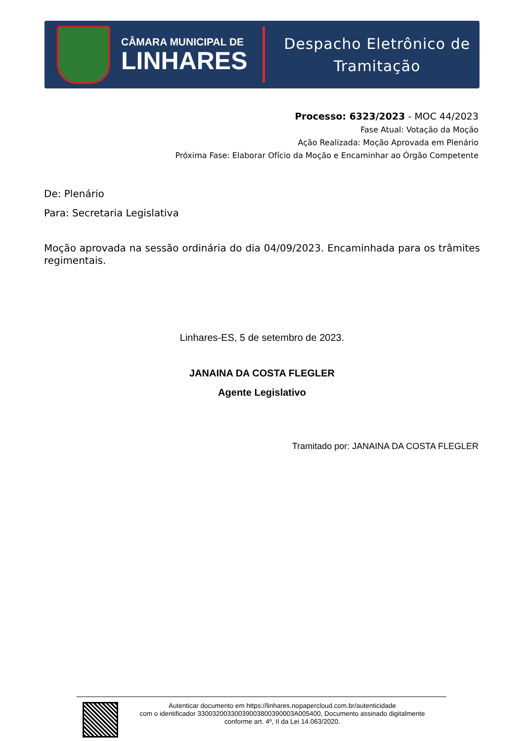CÂMARA MUNICIPAL DE
LINHARES
Despacho Eletrônico de
Tramitação
Processo: 6323/2023 - MOC 44/2023
Fase Atual: Votação da Moção
Ação Realizada: Moção Aprovada em Plenário
Próxima Fase: Elaborar Ofício da Moção e Encaminhar ao Órgão Competente
De: Plenário
Para: Secretaria Legislativa
Moção aprovada na sessão ordinária do dia 04/09/2023. Encaminhada para os trâmites regimentais.
Linhares-ES, 5 de setembro de 2023.
JANAINA DA COSTA FLEGLER
Agente Legislativo
Tramitado por: JANAINA DA COSTA FLEGLER
Autenticar documento em https://linhares.nopapercloud.com.br/autenticidade
com o identificador 33003200330039003800390003A005400, Documento assinado digitalmente
conforme art. 4º, II da Lei 14.063/2020.